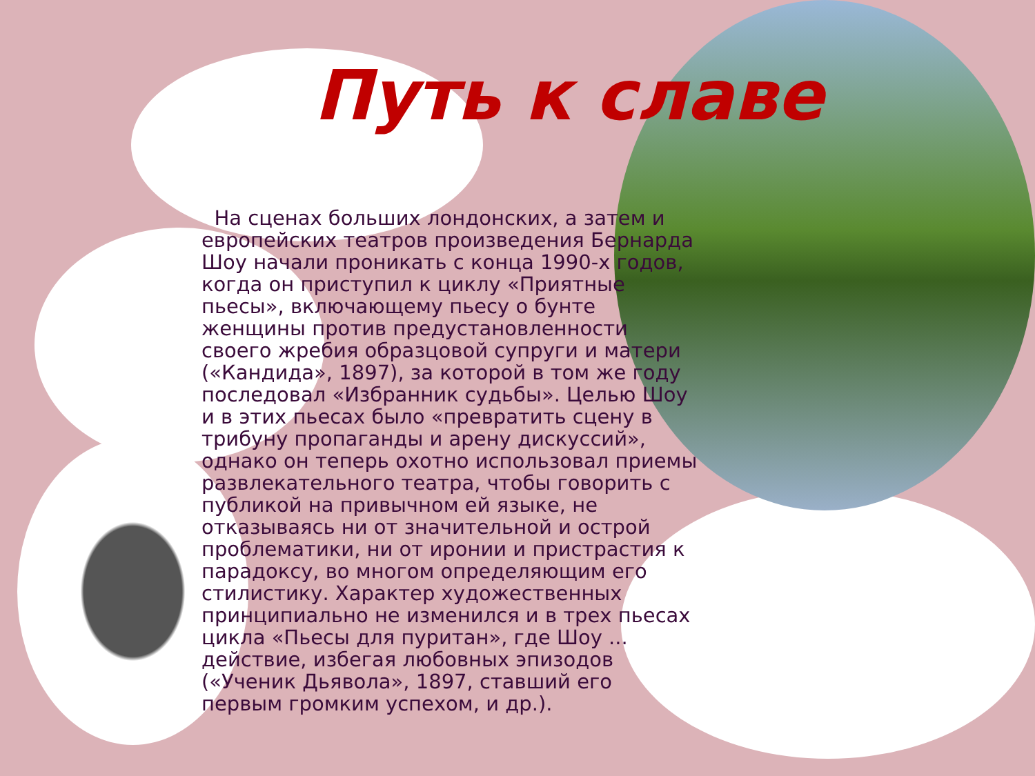Путь к славе
На сценах больших лондонских, а затем и европейских театров произведения Бернарда Шоу начали проникать с конца 1990-х годов, когда он приступил к циклу «Приятные пьесы», включающему пьесу о бунте женщины против предустановленности своего жребия образцовой супруги и матери («Кандида», 1897), за которой в том же году последовал «Избранник судьбы». Целью Шоу и в этих пьесах было «превратить сцену в трибуну пропаганды и арену дискуссий», однако он теперь охотно использовал приемы развлекательного театра, чтобы говорить с публикой на привычном ей языке, не отказываясь ни от значительной и острой проблематики, ни от иронии и пристрастия к парадоксу, во многом определяющим его стилистику. Характер художественных принципиально не изменился и в трех пьесах цикла «Пьесы для пуритан», где Шоу ... действие, избегая любовных эпизодов («Ученик Дьявола», 1897, ставший его первым громким успехом, и др.).